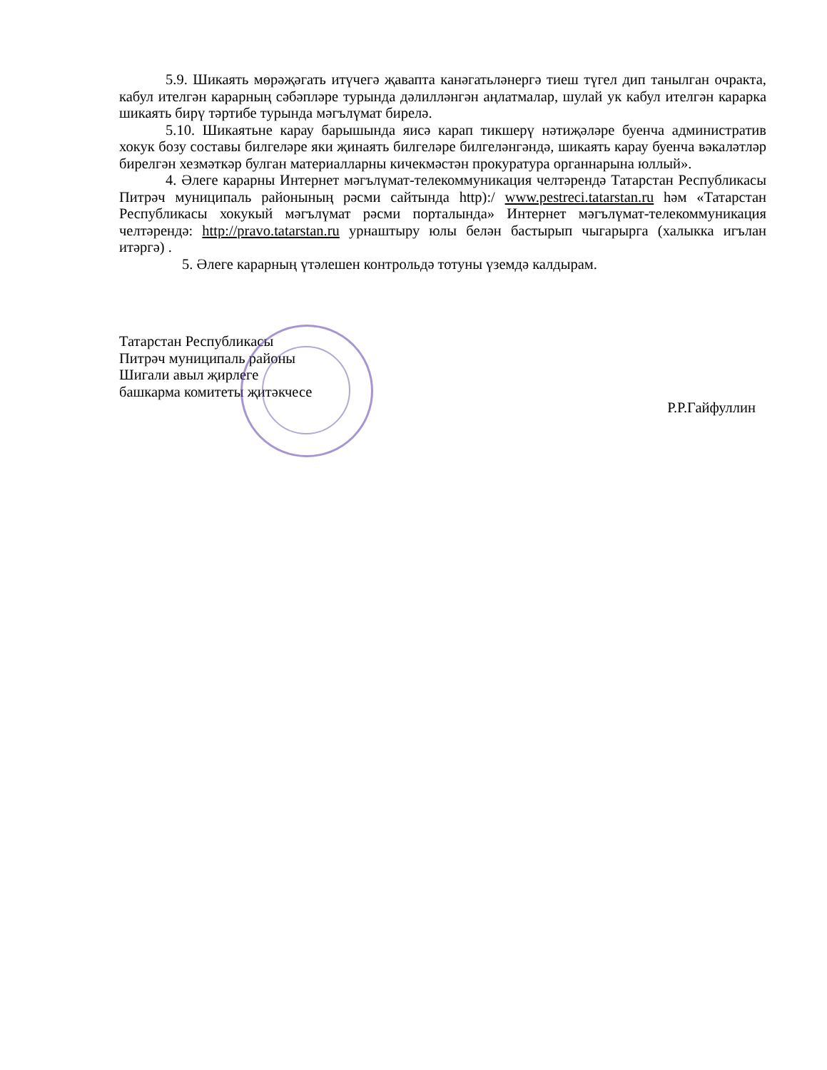5.9. Шикаять мөрәҗәгать итүчегә җавапта канәгатьләнергә тиеш түгел дип танылган очракта, кабул ителгән карарның сәбәпләре турында дәлилләнгән аңлатмалар, шулай ук кабул ителгән карарка шикаять бирү тәртибе турында мәгълүмат бирелә.
5.10. Шикаятьне карау барышында яисә карап тикшерү нәтиҗәләре буенча административ хокук бозу составы билгеләре яки җинаять билгеләре билгеләнгәндә, шикаять карау буенча вәкаләтләр бирелгән хезмәткәр булган материалларны кичекмәстән прокуратура органнарына юллый».
4. Әлеге карарны Интернет мәгълүмат-телекоммуникация челтәрендә Татарстан Республикасы Питрәч муниципаль районының рәсми сайтында http):/ www.pestreci.tatarstan.ru һәм «Татарстан Республикасы хокукый мәгълүмат рәсми порталында» Интернет мәгълүмат-телекоммуникация челтәрендә: http://pravo.tatarstan.ru урнаштыру юлы белән бастырып чыгарырга (халыкка игълан итәргә) .
5. Әлеге карарның үтәлешен контрольдә тотуны үземдә калдырам.
Татарстан Республикасы
Питрәч муниципаль районы
Шигали авыл җирлеге
башкарма комитеты җитәкчесе
Р.Р.Гайфуллин